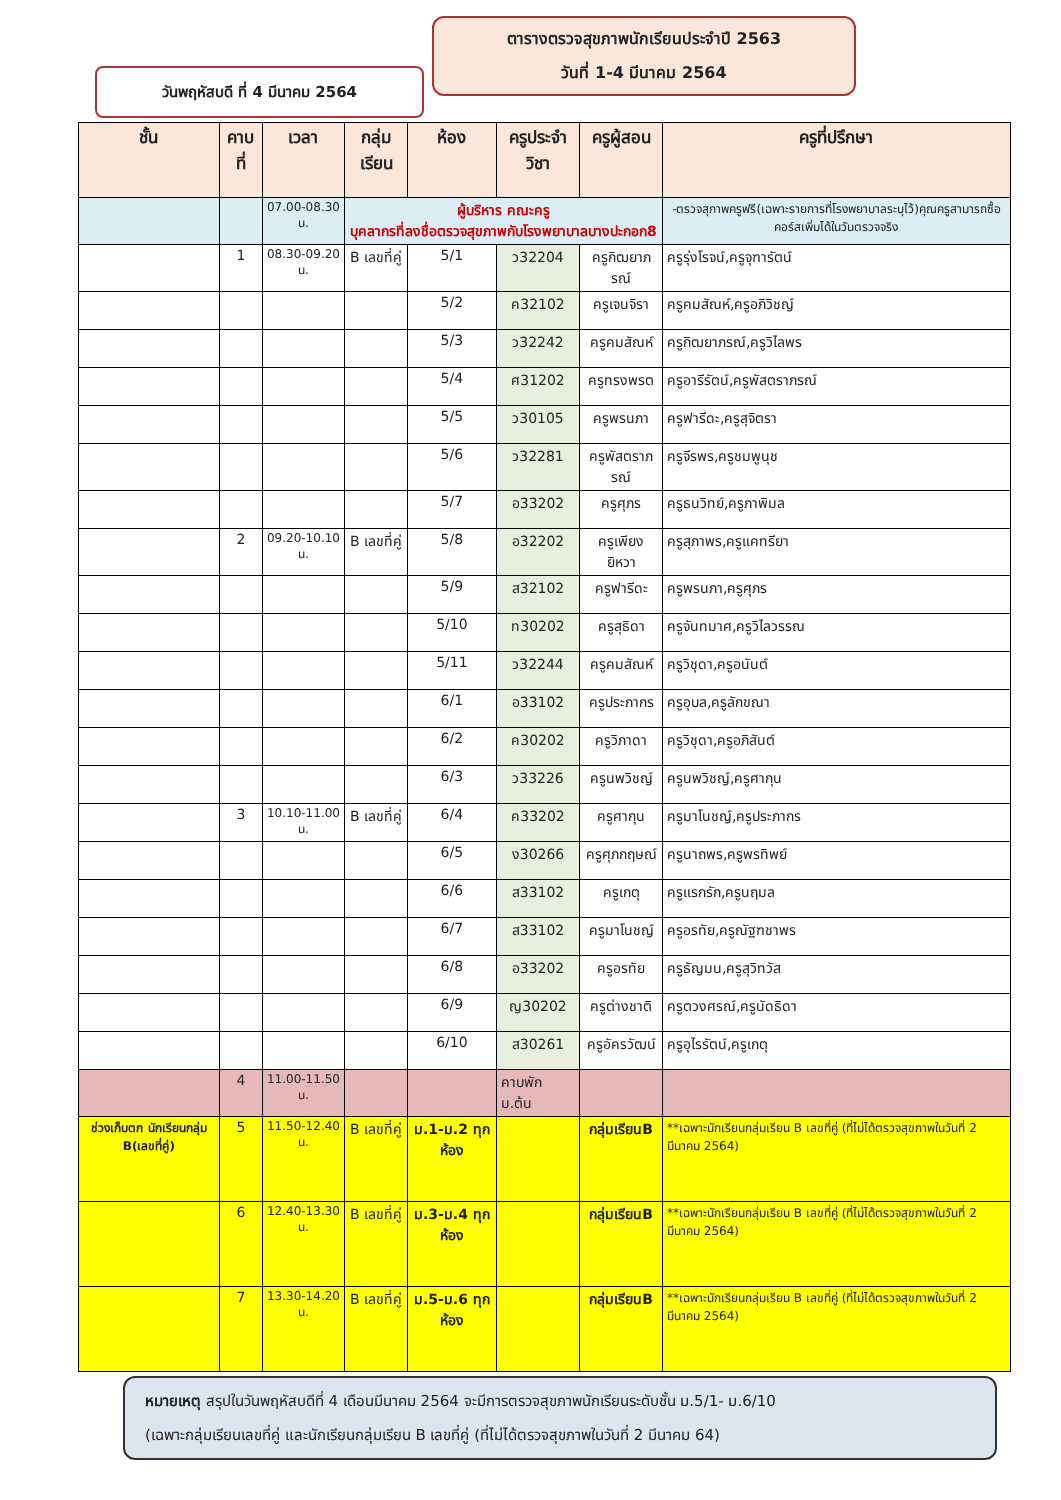ตารางตรวจสุขภาพนักเรียนประจำปี 2563
วันที่ 1-4 มีนาคม 2564
วันพฤหัสบดี ที่ 4 มีนาคม 2564
| ชั้น | คาบที่ | เวลา | กลุ่มเรียน | ห้อง | ครูประจำวิชา | ครูผู้สอน | ครูที่ปรึกษา |
| --- | --- | --- | --- | --- | --- | --- | --- |
| | | 07.00-08.30 น. | ผู้บริหาร คณะครู บุคลากรที่ลงชื่อตรวจสุขภาพกับโรงพยาบาลบางปะกอก8 | | | | -ตรวจสุภาพครูฟรี(เฉพาะรายการที่โรงพยาบาลระบุไว้)คุณครูสามารถซื้อคอร์สเพิ่มได้ในวันตรวจจริง |
| | 1 | 08.30-09.20 น. | B เลขที่คู่ | 5/1 | ว32204 | ครูกิฒยาภรณ์ | ครูรุ่งโรจน์,ครูจุฑารัตน์ |
| | | | | 5/2 | ค32102 | ครูเจนจิรา | ครูคมสัณห์,ครูอภิวิชญ์ |
| | | | | 5/3 | ว32242 | ครูคมสัณห์ | ครูกิฒยาภรณ์,ครูวิไลพร |
| | | | | 5/4 | ศ31202 | ครูทรงพรต | ครูอารีรัตน์,ครูพัสตราภรณ์ |
| | | | | 5/5 | ว30105 | ครูพรนภา | ครูฟารีดะ,ครูสุจิตรา |
| | | | | 5/6 | ว32281 | ครูพัสตราภรณ์ | ครูจีรพร,ครูชมพูนุช |
| | | | | 5/7 | อ33202 | ครูศุภร | ครูธนวิทย์,ครูภาพิมล |
| | 2 | 09.20-10.10 น. | B เลขที่คู่ | 5/8 | อ32202 | ครูเพียงยิหวา | ครูสุภาพร,ครูแคทรียา |
| | | | | 5/9 | ส32102 | ครูฟารีดะ | ครูพรนภา,ครูศุภร |
| | | | | 5/10 | ท30202 | ครูสุธิดา | ครูจันทมาศ,ครูวิไลวรรณ |
| | | | | 5/11 | ว32244 | ครูคมสัณห์ | ครูวิชุดา,ครูอนันต์ |
| | | | | 6/1 | อ33102 | ครูประภากร | ครูอุบล,ครูลักขณา |
| | | | | 6/2 | ค30202 | ครูวิภาดา | ครูวิชุดา,ครูอภิสันต์ |
| | | | | 6/3 | ว33226 | ครูนพวิชญ์ | ครูนพวิชญ์,ครูศากุน |
| | 3 | 10.10-11.00 น. | B เลขที่คู่ | 6/4 | ค33202 | ครูศากุน | ครูมาโนชญ์,ครูประภากร |
| | | | | 6/5 | ง30266 | ครูศุภกฤษณ์ | ครูนาถพร,ครูพรทิพย์ |
| | | | | 6/6 | ส33102 | ครูเกตุ | ครูแรกรัก,ครูนฤมล |
| | | | | 6/7 | ส33102 | ครูมาโนชญ์ | ครูอรทัย,ครูณัฐฑชาพร |
| | | | | 6/8 | อ33202 | ครูอรทัย | ครูธัญมน,ครูสุวิทวัส |
| | | | | 6/9 | ญ30202 | ครูต่างชาติ | ครูตวงศรณ์,ครูนัดธิดา |
| | | | | 6/10 | ส30261 | ครูอัครวัฒน์ | ครูอุไรรัตน์,ครูเกตุ |
| | 4 | 11.00-11.50 น. | | | คาบพัก ม.ต้น | | |
| ช่วงเก็บตก นักเรียนกลุ่ม B(เลขที่คู่) | 5 | 11.50-12.40 น. | B เลขที่คู่ | ม.1-ม.2 ทุกห้อง | | กลุ่มเรียนB | **เฉพาะนักเรียนกลุ่มเรียน B เลขที่คู่ (ที่ไม่ได้ตรวจสุขภาพในวันที่ 2 มีนาคม 2564) |
| | 6 | 12.40-13.30 น. | B เลขที่คู่ | ม.3-ม.4 ทุกห้อง | | กลุ่มเรียนB | **เฉพาะนักเรียนกลุ่มเรียน B เลขที่คู่ (ที่ไม่ได้ตรวจสุขภาพในวันที่ 2 มีนาคม 2564) |
| | 7 | 13.30-14.20 น. | B เลขที่คู่ | ม.5-ม.6 ทุกห้อง | | กลุ่มเรียนB | **เฉพาะนักเรียนกลุ่มเรียน B เลขที่คู่ (ที่ไม่ได้ตรวจสุขภาพในวันที่ 2 มีนาคม 2564) |
หมายเหตุ สรุปในวันพฤหัสบดีที่ 4 เดือนมีนาคม 2564 จะมีการตรวจสุขภาพนักเรียนระดับชั้น ม.5/1- ม.6/10
(เฉพาะกลุ่มเรียนเลขที่คู่ และนักเรียนกลุ่มเรียน B เลขที่คู่ (ที่ไม่ได้ตรวจสุขภาพในวันที่ 2 มีนาคม 64)